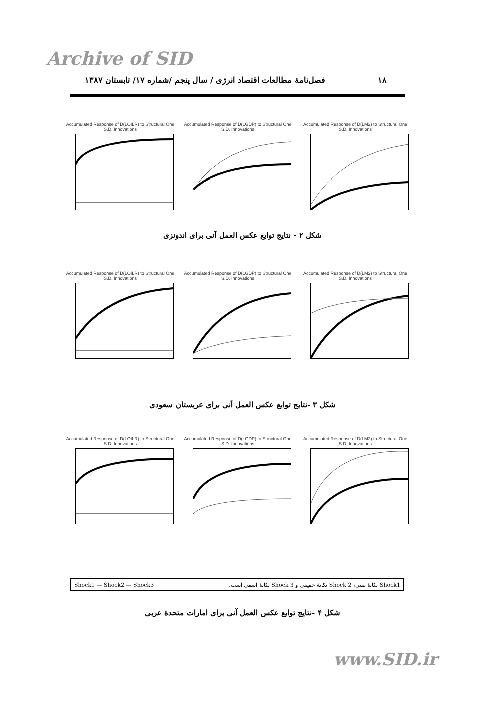Archive of SID
۱۸
فصل‌نامۀ مطالعات اقتصاد انرژی / سال پنجم /شماره ۱۷/ تابستان ۱۳۸۷
Accumulated Response of D(LOILR) to Structural One S.D. Innovations
Accumulated Response of D(LGDP) to Structural One S.D. Innovations
Accumulated Response of D(LM2) to Structural One S.D. Innovations
شکل ۲ - نتایج توابع عکس العمل آنی برای اندونزی
Accumulated Response of D(LOILR) to Structural One S.D. Innovations
Accumulated Response of D(LGDP) to Structural One S.D. Innovations
Accumulated Response of D(LM2) to Structural One S.D. Innovations
شکل ۳ -نتایج توابع عکس العمل آنی برای عربستان سعودی
Accumulated Response of D(LOILR) to Structural One S.D. Innovations
Accumulated Response of D(LGDP) to Structural One S.D. Innovations
Accumulated Response of D(LM2) to Structural One S.D. Innovations
Shock1 — Shock2 — Shock3 Shock1 تکانۀ نفتی، Shock 2 تکانۀ حقیقی و Shock 3 تکانۀ اسمی است.
شکل ۴ -نتایج توابع عکس العمل آنی برای امارات متحدۀ عربی
www.SID.ir